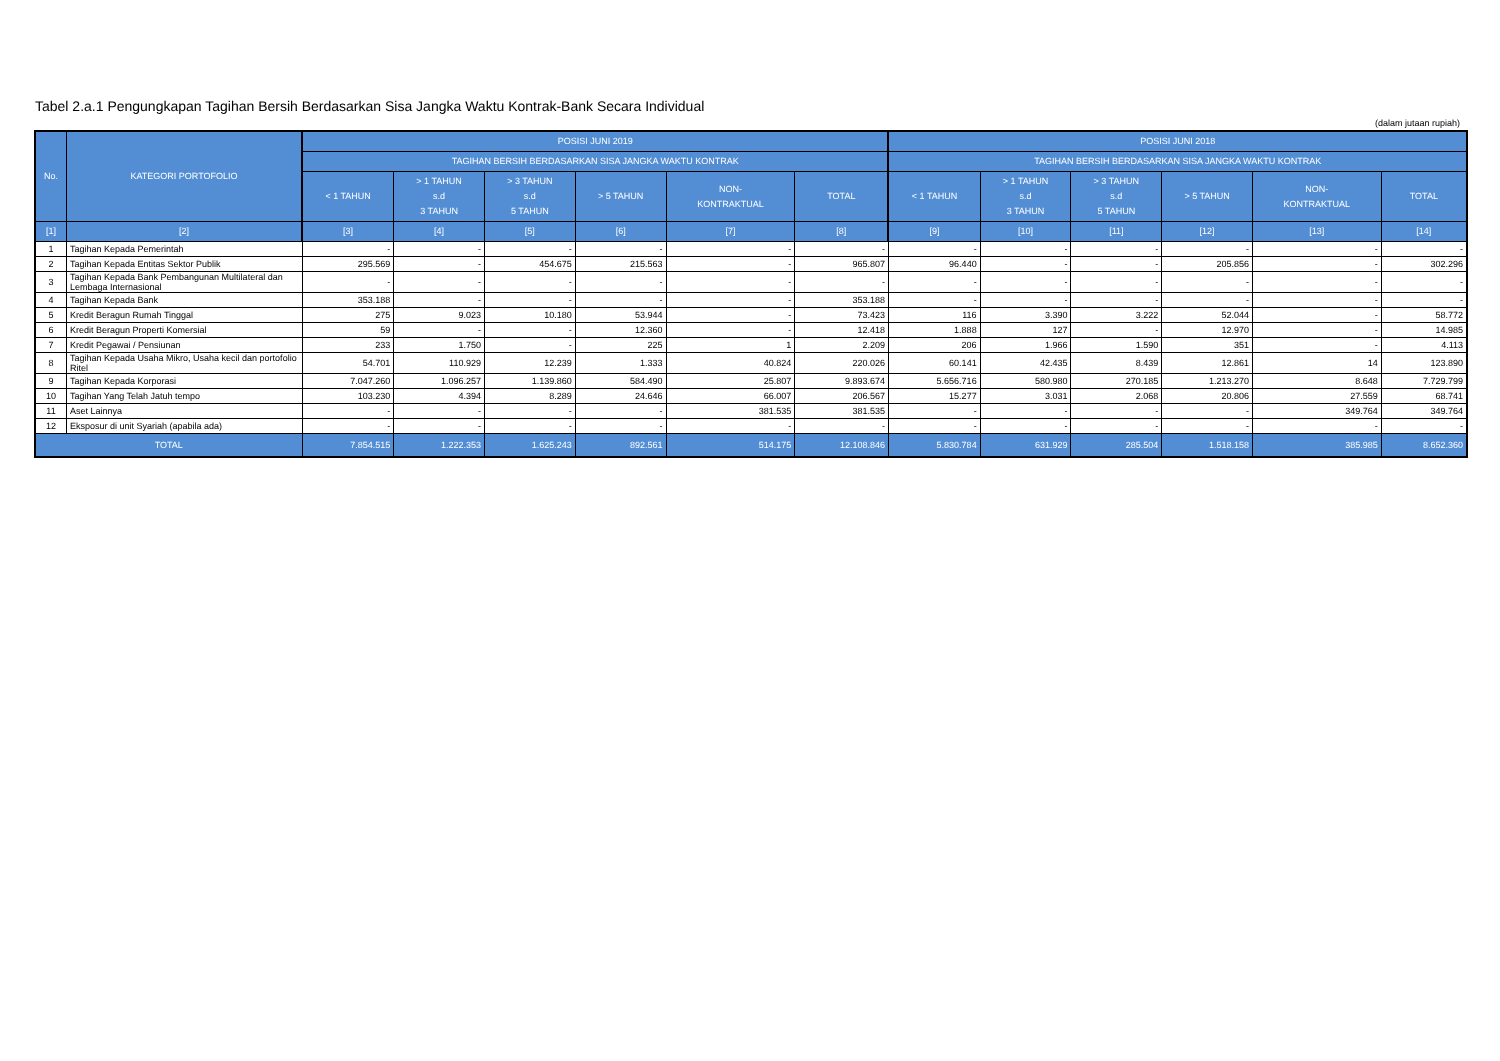Tabel 2.a.1 Pengungkapan Tagihan Bersih Berdasarkan Sisa Jangka Waktu Kontrak-Bank Secara Individual
(dalam jutaan rupiah)
| No. | KATEGORI PORTOFOLIO | POSISI JUNI 2019 | | | | | | POSISI JUNI 2018 | | | | | |
| --- | --- | --- | --- | --- | --- | --- | --- | --- | --- | --- | --- | --- | --- |
| | | TAGIHAN BERSIH BERDASARKAN SISA JANGKA WAKTU KONTRAK | | | | | | TAGIHAN BERSIH BERDASARKAN SISA JANGKA WAKTU KONTRAK | | | | | |
| | | < 1 TAHUN | > 1 TAHUN s.d 3 TAHUN | > 3 TAHUN s.d 5 TAHUN | > 5 TAHUN | NON- KONTRAKTUAL | TOTAL | < 1 TAHUN | > 1 TAHUN s.d 3 TAHUN | > 3 TAHUN s.d 5 TAHUN | > 5 TAHUN | NON- KONTRAKTUAL | TOTAL |
| [1] | [2] | [3] | [4] | [5] | [6] | [7] | [8] | [9] | [10] | [11] | [12] | [13] | [14] |
| 1 | Tagihan Kepada Pemerintah | - | - | - | - | - | - | - | - | - | - | - | - |
| 2 | Tagihan Kepada Entitas Sektor Publik | 295.569 | - | 454.675 | 215.563 | - | 965.807 | 96.440 | - | - | 205.856 | - | 302.296 |
| 3 | Tagihan Kepada Bank Pembangunan Multilateral dan Lembaga Internasional | - | - | - | - | - | - | - | - | - | - | - | - |
| 4 | Tagihan Kepada Bank | 353.188 | - | - | - | - | 353.188 | - | - | - | - | - | - |
| 5 | Kredit Beragun Rumah Tinggal | 275 | 9.023 | 10.180 | 53.944 | - | 73.423 | 116 | 3.390 | 3.222 | 52.044 | - | 58.772 |
| 6 | Kredit Beragun Properti Komersial | 59 | - | - | 12.360 | - | 12.418 | 1.888 | 127 | - | 12.970 | - | 14.985 |
| 7 | Kredit Pegawai / Pensiunan | 233 | 1.750 | - | 225 | 1 | 2.209 | 206 | 1.966 | 1.590 | 351 | - | 4.113 |
| 8 | Tagihan Kepada Usaha Mikro, Usaha kecil dan portofolio Ritel | 54.701 | 110.929 | 12.239 | 1.333 | 40.824 | 220.026 | 60.141 | 42.435 | 8.439 | 12.861 | 14 | 123.890 |
| 9 | Tagihan Kepada Korporasi | 7.047.260 | 1.096.257 | 1.139.860 | 584.490 | 25.807 | 9.893.674 | 5.656.716 | 580.980 | 270.185 | 1.213.270 | 8.648 | 7.729.799 |
| 10 | Tagihan Yang Telah Jatuh tempo | 103.230 | 4.394 | 8.289 | 24.646 | 66.007 | 206.567 | 15.277 | 3.031 | 2.068 | 20.806 | 27.559 | 68.741 |
| 11 | Aset Lainnya | - | - | - | - | 381.535 | 381.535 | - | - | - | - | 349.764 | 349.764 |
| 12 | Eksposur di unit Syariah (apabila ada) | - | - | - | - | - | - | - | - | - | - | - | - |
| TOTAL | | 7.854.515 | 1.222.353 | 1.625.243 | 892.561 | 514.175 | 12.108.846 | 5.830.784 | 631.929 | 285.504 | 1.518.158 | 385.985 | 8.652.360 |